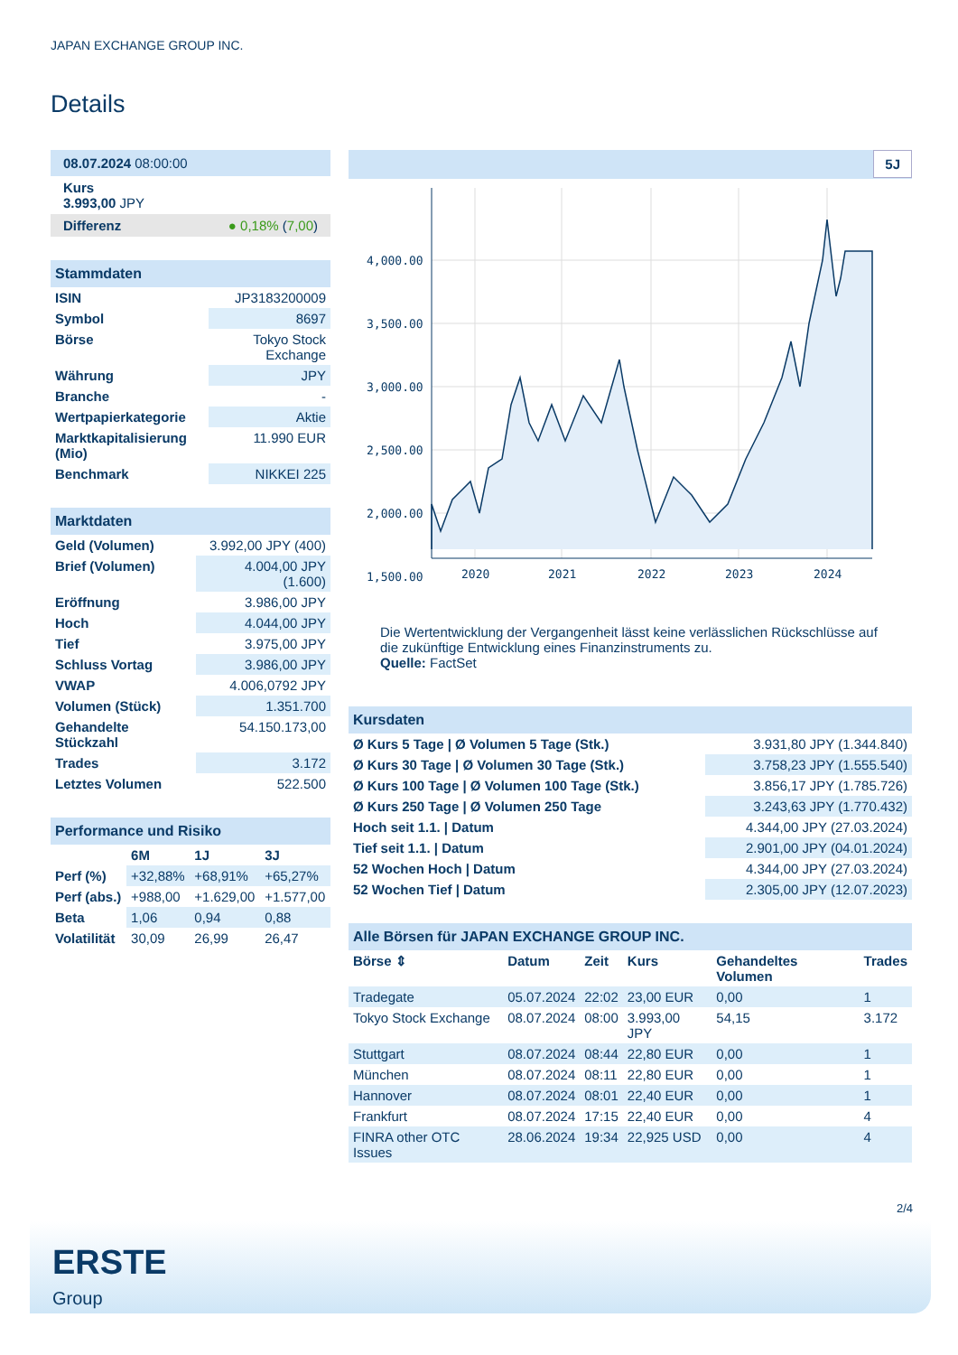JAPAN EXCHANGE GROUP INC.
Details
08.07.2024 08:00:00
Kurs
3.993,00 JPY
Differenz ● 0,18% (7,00)
Stammdaten
| ISIN | JP3183200009 |
| Symbol | 8697 |
| Börse | Tokyo Stock Exchange |
| Währung | JPY |
| Branche | - |
| Wertpapierkategorie | Aktie |
| Marktkapitalisierung (Mio) | 11.990 EUR |
| Benchmark | NIKKEI 225 |
Marktdaten
| Geld (Volumen) | 3.992,00 JPY (400) |
| Brief (Volumen) | 4.004,00 JPY (1.600) |
| Eröffnung | 3.986,00 JPY |
| Hoch | 4.044,00 JPY |
| Tief | 3.975,00 JPY |
| Schluss Vortag | 3.986,00 JPY |
| VWAP | 4.006,0792 JPY |
| Volumen (Stück) | 1.351.700 |
| Gehandelte Stückzahl | 54.150.173,00 |
| Trades | 3.172 |
| Letztes Volumen | 522.500 |
Performance und Risiko
| | 6M | 1J | 3J |
| --- | --- | --- | --- |
| Perf (%) | +32,88% | +68,91% | +65,27% |
| Perf (abs.) | +988,00 | +1.629,00 | +1.577,00 |
| Beta | 1,06 | 0,94 | 0,88 |
| Volatilität | 30,09 | 26,99 | 26,47 |
5J
4,000.00
3,500.00
3,000.00
2,500.00
2,000.00
1,500.00
2020
2021
2022
2023
2024
Die Wertentwicklung der Vergangenheit lässt keine verlässlichen Rückschlüsse auf die zukünftige Entwicklung eines Finanzinstruments zu.
Quelle: FactSet
Kursdaten
| Ø Kurs 5 Tage / Ø Volumen 5 Tage (Stk.) | 3.931,80 JPY (1.344.840) |
| Ø Kurs 30 Tage / Ø Volumen 30 Tage (Stk.) | 3.758,23 JPY (1.555.540) |
| Ø Kurs 100 Tage / Ø Volumen 100 Tage (Stk.) | 3.856,17 JPY (1.785.726) |
| Ø Kurs 250 Tage / Ø Volumen 250 Tage | 3.243,63 JPY (1.770.432) |
| Hoch seit 1.1. / Datum | 4.344,00 JPY (27.03.2024) |
| Tief seit 1.1. / Datum | 2.901,00 JPY (04.01.2024) |
| 52 Wochen Hoch / Datum | 4.344,00 JPY (27.03.2024) |
| 52 Wochen Tief / Datum | 2.305,00 JPY (12.07.2023) |
Alle Börsen für JAPAN EXCHANGE GROUP INC.
| Börse ⇕ | Datum | Zeit | Kurs | Gehandeltes Volumen | Trades |
| --- | --- | --- | --- | --- | --- |
| Tradegate | 05.07.2024 | 22:02 | 23,00 EUR | 0,00 | 1 |
| Tokyo Stock Exchange | 08.07.2024 | 08:00 | 3.993,00 JPY | 54,15 | 3.172 |
| Stuttgart | 08.07.2024 | 08:44 | 22,80 EUR | 0,00 | 1 |
| München | 08.07.2024 | 08:11 | 22,80 EUR | 0,00 | 1 |
| Hannover | 08.07.2024 | 08:01 | 22,40 EUR | 0,00 | 1 |
| Frankfurt | 08.07.2024 | 17:15 | 22,40 EUR | 0,00 | 4 |
| FINRA other OTC Issues | 28.06.2024 | 19:34 | 22,925 USD | 0,00 | 4 |
2/4
ERSTE
Group